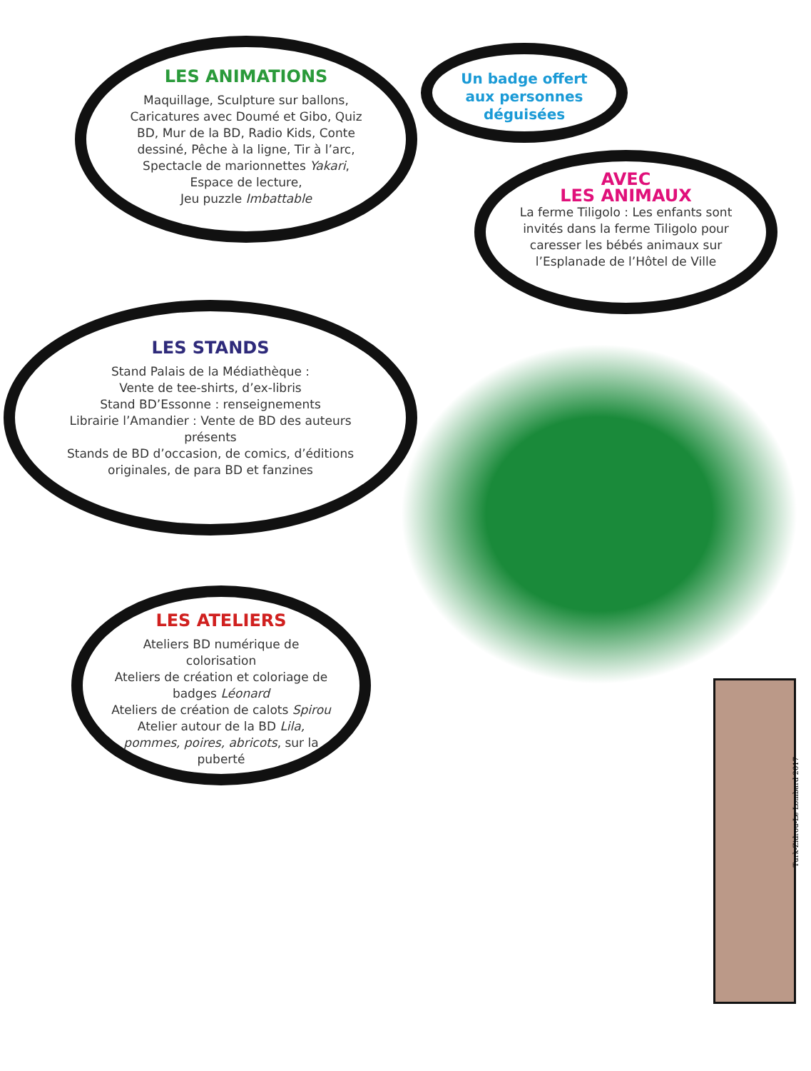LES ANIMATIONS
Maquillage, Sculpture sur ballons, Caricatures avec Doumé et Gibo, Quiz BD, Mur de la BD, Radio Kids, Conte dessiné, Pêche à la ligne, Tir à l’arc, Spectacle de marionnettes Yakari, Espace de lecture,
Jeu puzzle Imbattable
Un badge offert aux personnes déguisées
AVEC
LES ANIMAUX
La ferme Tiligolo : Les enfants sont invités dans la ferme Tiligolo pour caresser les bébés animaux sur l’Esplanade de l’Hôtel de Ville
LES STANDS
Stand Palais de la Médiathèque :
Vente de tee-shirts, d’ex-libris
Stand BD’Essonne : renseignements
Librairie l’Amandier : Vente de BD des auteurs présents
Stands de BD d’occasion, de comics, d’éditions originales, de para BD et fanzines
LES ATELIERS
Ateliers BD numérique de colorisation
Ateliers de création et coloriage de badges Léonard
Ateliers de création de calots Spirou
Atelier autour de la BD Lila, pommes, poires, abricots, sur la puberté
Turk-Zidrou-Le Lombard 2017